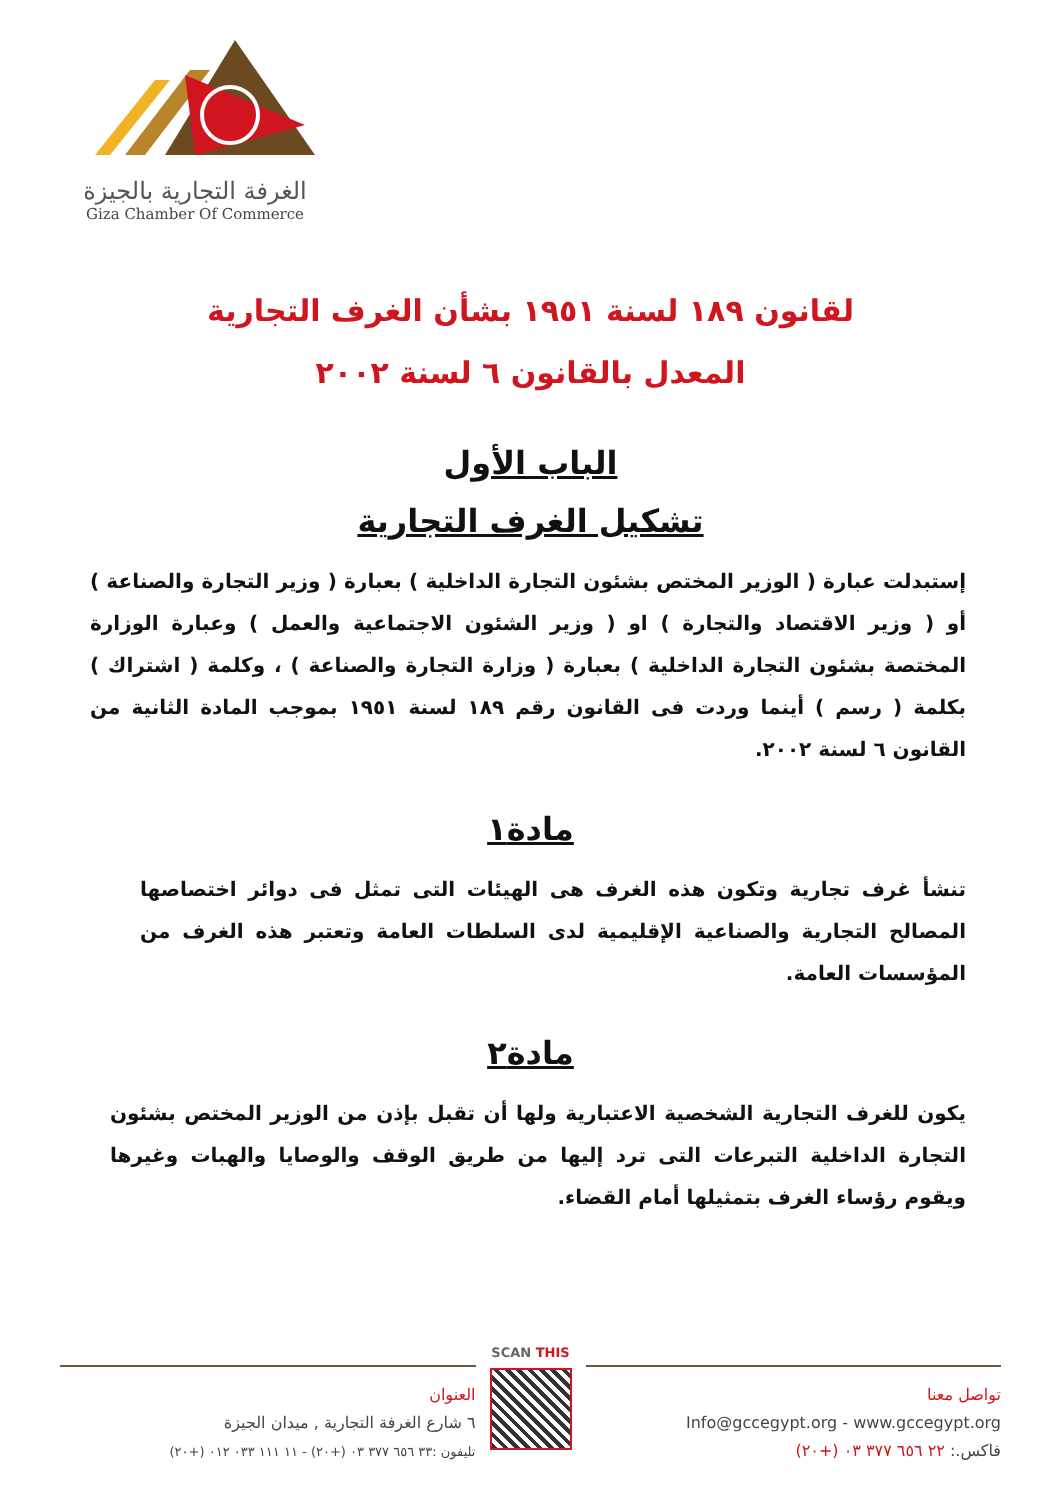الغرفة التجارية بالجيزة
Giza Chamber Of Commerce
لقانون ١٨٩ لسنة ١٩٥١ بشأن الغرف التجارية
المعدل بالقانون ٦ لسنة ٢٠٠٢
الباب الأول
تشكيل الغرف التجارية
إستبدلت عبارة ( الوزير المختص بشئون التجارة الداخلية ) بعبارة ( وزير التجارة والصناعة ) أو ( وزير الاقتصاد والتجارة ) او ( وزير الشئون الاجتماعية والعمل ) وعبارة الوزارة المختصة بشئون التجارة الداخلية ) بعبارة ( وزارة التجارة والصناعة ) ، وكلمة ( اشتراك ) بكلمة ( رسم ) أينما وردت فى القانون رقم ١٨٩ لسنة ١٩٥١ بموجب المادة الثانية من القانون ٦ لسنة ٢٠٠٢.
مادة١
تنشأ غرف تجارية وتكون هذه الغرف هى الهيئات التى تمثل فى دوائر اختصاصها المصالح التجارية والصناعية الإقليمية لدى السلطات العامة وتعتبر هذه الغرف من المؤسسات العامة.
مادة٢
يكون للغرف التجارية الشخصية الاعتبارية ولها أن تقبل بإذن من الوزير المختص بشئون التجارة الداخلية التبرعات التى ترد إليها من طريق الوقف والوصايا والهبات وغيرها ويقوم رؤساء الغرف بتمثيلها أمام القضاء.
العنوان
٦ شارع الغرفة التجارية , ميدان الجيزة
تليفون :٣٣ ٦٥٦ ٣٧٧ ٠٣ (+٢٠) - ١١ ١١١ ٠٣٣ ٠١٢ (+٢٠)
SCAN THIS
تواصل معنا
Info@gccegypt.org - www.gccegypt.org
فاكس.: ٢٢ ٦٥٦ ٣٧٧ ٠٣ (+٢٠)